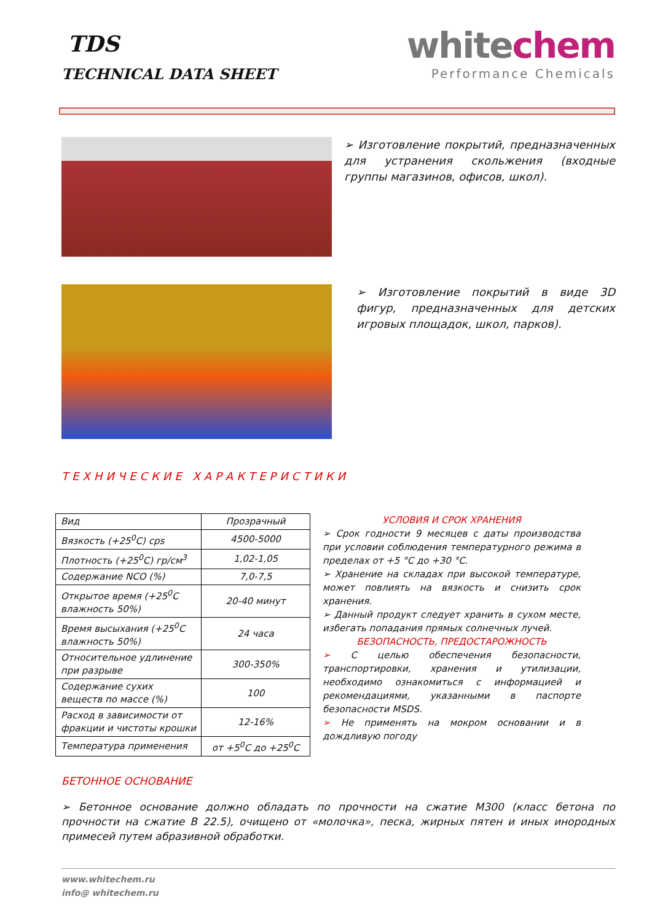TDS
TECHNICAL DATA SHEET
whitechem
Performance Chemicals
➢ Изготовление покрытий, предназначенных для устранения скольжения (входные группы магазинов, офисов, школ).
➢ Изготовление покрытий в виде 3D фигур, предназначенных для детских игровых площадок, школ, парков).
ТЕХНИЧЕСКИЕ ХАРАКТЕРИСТИКИ
| Вид | Прозрачный |
| Вязкость (+25<sup>0</sup>С) cps | 4500-5000 |
| Плотность (+25<sup>0</sup>С) гр/см<sup>3</sup> | 1,02-1,05 |
| Содержание NCO (%) | 7,0-7,5 |
| Открытое время (+25<sup>0</sup>С влажность 50%) | 20-40 минут |
| Время высыхания (+25<sup>0</sup>С влажность 50%) | 24 часа |
| Относительное удлинение при разрыве | 300-350% |
| Содержание сухих веществ по массе (%) | 100 |
| Расход в зависимости от фракции и чистоты крошки | 12-16% |
| Температура применения | от +5<sup>0</sup>С до +25<sup>0</sup>С |
УСЛОВИЯ И СРОК ХРАНЕНИЯ
➢ Срок годности 9 месяцев с даты производства при условии соблюдения температурного режима в пределах от +5 °С до +30 °С.
➢ Хранение на складах при высокой температуре, может повлиять на вязкость и снизить срок хранения.
➢ Данный продукт следует хранить в сухом месте, избегать попадания прямых солнечных лучей.
БЕЗОПАСНОСТЬ, ПРЕДОСТАРОЖНОСТЬ
➢ С целью обеспечения безопасности, транспортировки, хранения и утилизации, необходимо ознакомиться с информацией и рекомендациями, указанными в паспорте безопасности MSDS.
➢ Не применять на мокром основании и в дождливую погоду
БЕТОННОЕ ОСНОВАНИЕ
➢ Бетонное основание должно обладать по прочности на сжатие М300 (класс бетона по прочности на сжатие В 22.5), очищено от «молочка», песка, жирных пятен и иных инородных примесей путем абразивной обработки.
www.whitechem.ru
info@ whitechem.ru